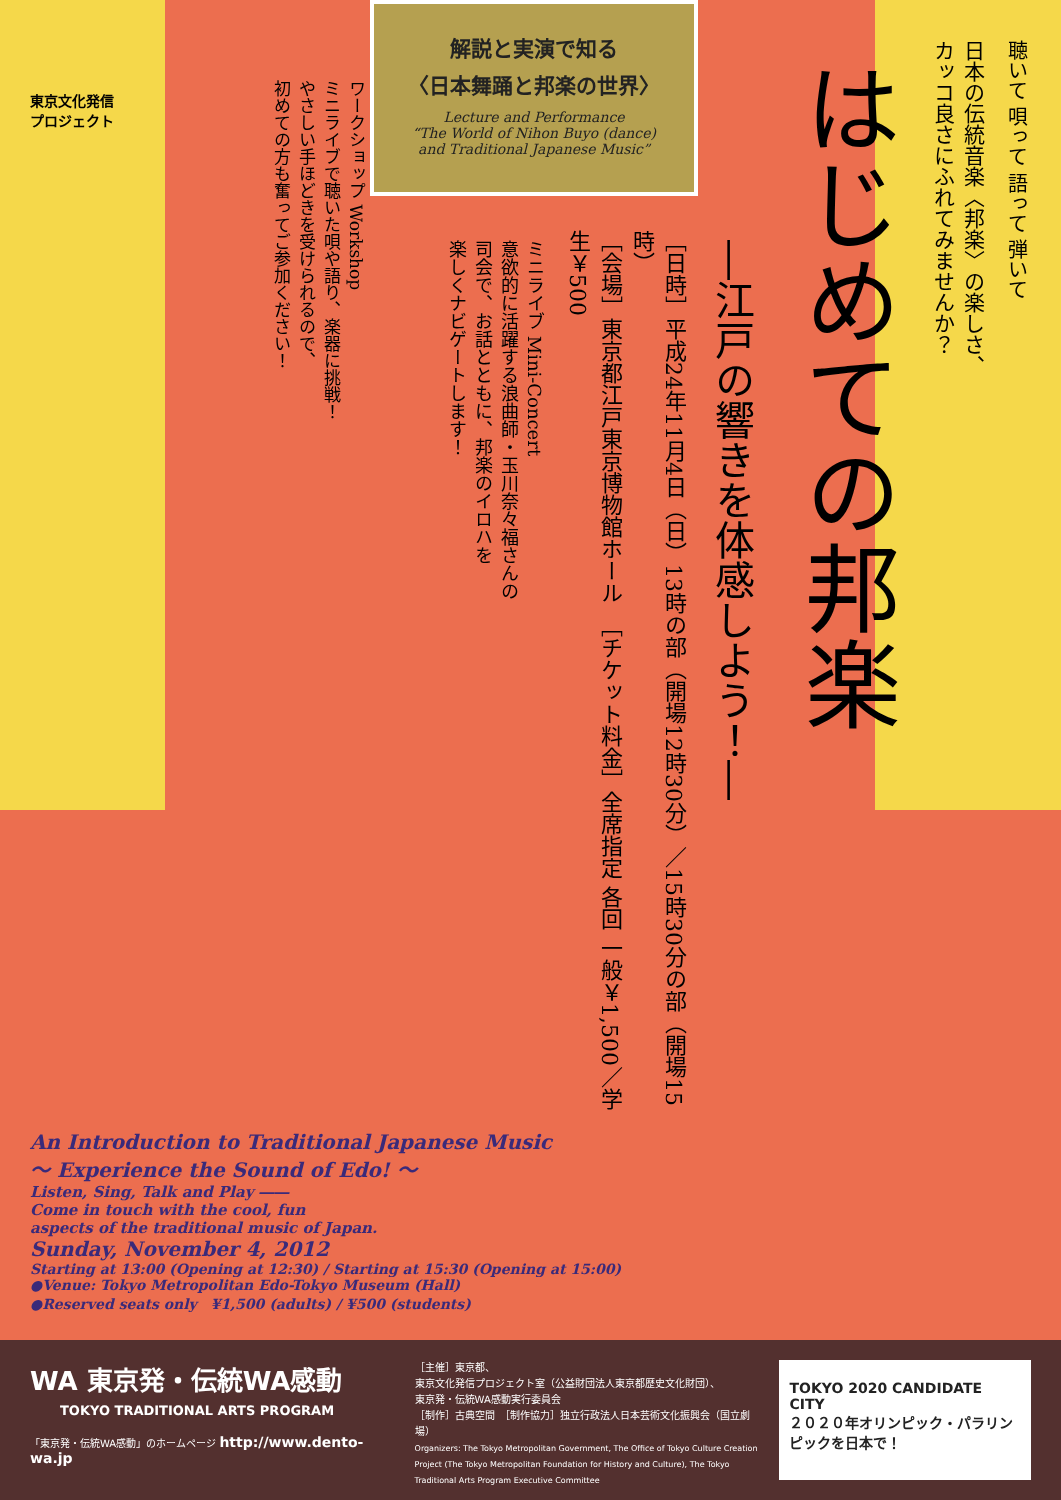東京文化発信
プロジェクト
解説と実演で知る
〈日本舞踊と邦楽の世界〉
Lecture and Performance
“The World of Nihon Buyo (dance)
and Traditional Japanese Music”
聴いて 唄って 語って 弾いて
日本の伝統音楽〈邦楽〉の楽しさ、
カッコ良さにふれてみませんか？
はじめての邦楽
―江戸の響きを体感しよう！―
［日時］平成24年11月4日（日）13時の部（開場12時30分）／15時30分の部（開場15時）
［会場］東京都江戸東京博物館ホール　［チケット料金］全席指定 各回 一般￥1,500／学生￥500
ミニライブ Mini-Concert
意欲的に活躍する浪曲師・玉川奈々福さんの
司会で、お話とともに、邦楽のイロハを
楽しくナビゲートします！
ワークショップ Workshop
ミニライブで聴いた唄や語り、楽器に挑戦！
やさしい手ほどきを受けられるので、
初めての方も奮ってご参加ください！
An Introduction to Traditional Japanese Music
～ Experience the Sound of Edo! ～
Listen, Sing, Talk and Play ――
Come in touch with the cool, fun
aspects of the traditional music of Japan.
Sunday, November 4, 2012
Starting at 13:00 (Opening at 12:30) / Starting at 15:30 (Opening at 15:00)
●Venue: Tokyo Metropolitan Edo-Tokyo Museum (Hall)
●Reserved seats only　¥1,500 (adults) / ¥500 (students)
WA 東京発・伝統WA感動
TOKYO TRADITIONAL ARTS PROGRAM
「東京発・伝統WA感動」のホームページ http://www.dento-wa.jp
［主催］東京都、
東京文化発信プロジェクト室（公益財団法人東京都歴史文化財団）、
東京発・伝統WA感動実行委員会
［制作］古典空間　［制作協力］独立行政法人日本芸術文化振興会（国立劇場）
Organizers: The Tokyo Metropolitan Government, The Office of Tokyo Culture Creation Project (The Tokyo Metropolitan Foundation for History and Culture), The Tokyo Traditional Arts Program Executive Committee
TOKYO 2020 CANDIDATE CITY
２０２０年オリンピック・パラリンピックを日本で！